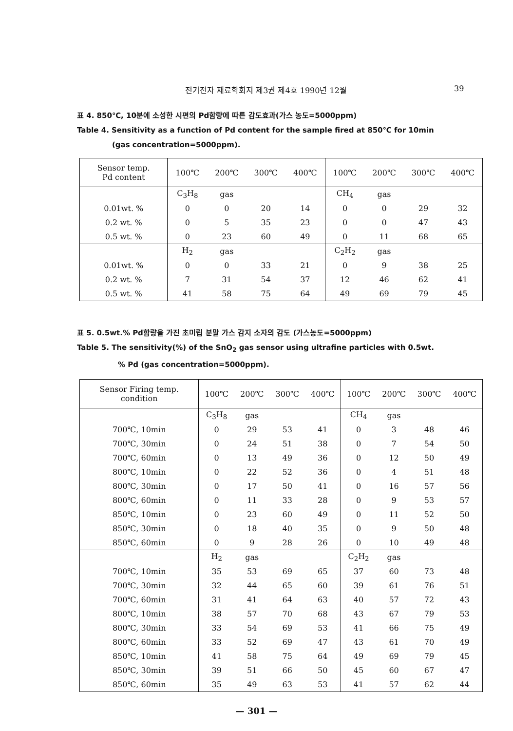전기전자 재료학회지 제3권 제4호 1990년 12월 39
표 4. 850℃, 10분에 소성한 시편의 Pd함량에 따른 감도효과(가스 농도=5000ppm)
Table 4. Sensitivity as a function of Pd content for the sample fired at 850℃ for 10min
(gas concentration=5000ppm).
| Sensor temp. Pd content | 100℃ | 200℃ | 300℃ | 400℃ | 100℃ | 200℃ | 300℃ | 400℃ |
| | C<sub>3</sub>H<sub>8</sub> | gas | | | CH<sub>4</sub> | gas | | |
| 0.01wt. % | 0 | 0 | 20 | 14 | 0 | 0 | 29 | 32 |
| 0.2 wt. % | 0 | 5 | 35 | 23 | 0 | 0 | 47 | 43 |
| 0.5 wt. % | 0 | 23 | 60 | 49 | 0 | 11 | 68 | 65 |
| | H<sub>2</sub> | gas | | | C<sub>2</sub>H<sub>2</sub> | gas | | |
| 0.01wt. % | 0 | 0 | 33 | 21 | 0 | 9 | 38 | 25 |
| 0.2 wt. % | 7 | 31 | 54 | 37 | 12 | 46 | 62 | 41 |
| 0.5 wt. % | 41 | 58 | 75 | 64 | 49 | 69 | 79 | 45 |
표 5. 0.5wt.% Pd함량을 가진 초미립 분말 가스 감지 소자의 감도 (가스농도=5000ppm)
Table 5. The sensitivity(%) of the SnO<sub>2</sub> gas sensor using ultrafine particles with 0.5wt.
% Pd (gas concentration=5000ppm).
| Sensor Firing temp. condition | 100℃ | 200℃ | 300℃ | 400℃ | 100℃ | 200℃ | 300℃ | 400℃ |
| | C<sub>3</sub>H<sub>8</sub> | gas | | | CH<sub>4</sub> | gas | | |
| 700℃, 10min | 0 | 29 | 53 | 41 | 0 | 3 | 48 | 46 |
| 700℃, 30min | 0 | 24 | 51 | 38 | 0 | 7 | 54 | 50 |
| 700℃, 60min | 0 | 13 | 49 | 36 | 0 | 12 | 50 | 49 |
| 800℃, 10min | 0 | 22 | 52 | 36 | 0 | 4 | 51 | 48 |
| 800℃, 30min | 0 | 17 | 50 | 41 | 0 | 16 | 57 | 56 |
| 800℃, 60min | 0 | 11 | 33 | 28 | 0 | 9 | 53 | 57 |
| 850℃, 10min | 0 | 23 | 60 | 49 | 0 | 11 | 52 | 50 |
| 850℃, 30min | 0 | 18 | 40 | 35 | 0 | 9 | 50 | 48 |
| 850℃, 60min | 0 | 9 | 28 | 26 | 0 | 10 | 49 | 48 |
| | H<sub>2</sub> | gas | | | C<sub>2</sub>H<sub>2</sub> | gas | | |
| 700℃, 10min | 35 | 53 | 69 | 65 | 37 | 60 | 73 | 48 |
| 700℃, 30min | 32 | 44 | 65 | 60 | 39 | 61 | 76 | 51 |
| 700℃, 60min | 31 | 41 | 64 | 63 | 40 | 57 | 72 | 43 |
| 800℃, 10min | 38 | 57 | 70 | 68 | 43 | 67 | 79 | 53 |
| 800℃, 30min | 33 | 54 | 69 | 53 | 41 | 66 | 75 | 49 |
| 800℃, 60min | 33 | 52 | 69 | 47 | 43 | 61 | 70 | 49 |
| 850℃, 10min | 41 | 58 | 75 | 64 | 49 | 69 | 79 | 45 |
| 850℃, 30min | 39 | 51 | 66 | 50 | 45 | 60 | 67 | 47 |
| 850℃, 60min | 35 | 49 | 63 | 53 | 41 | 57 | 62 | 44 |
— 301 —